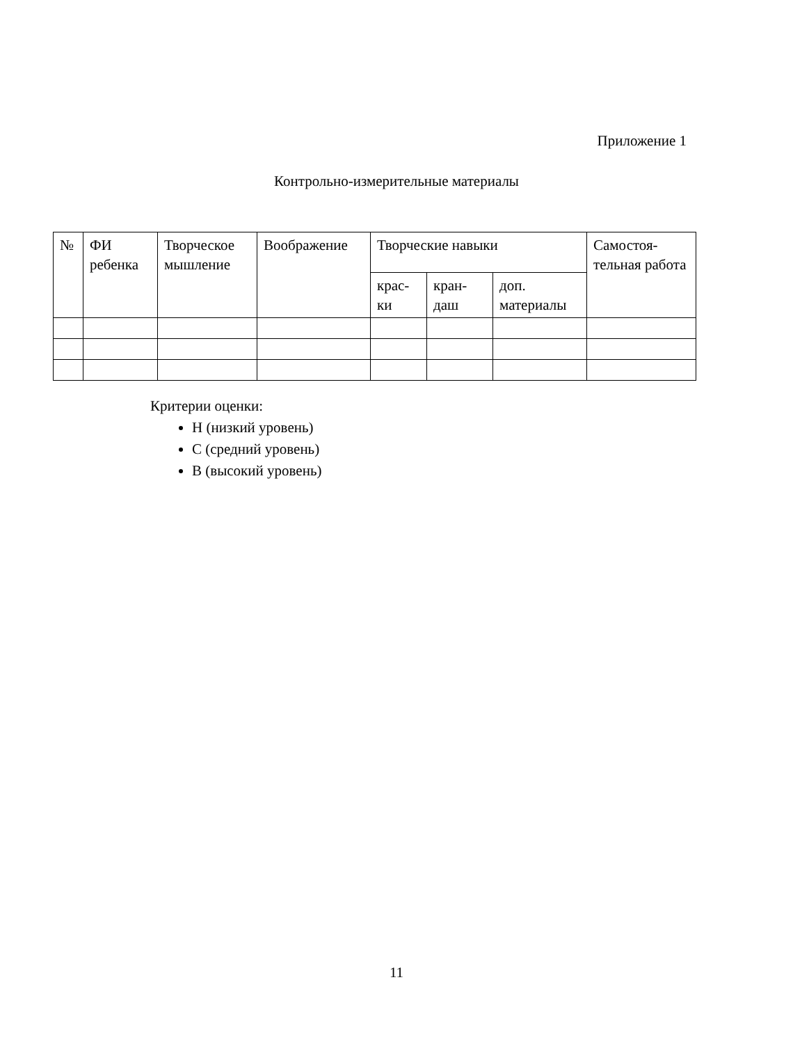Приложение 1
Контрольно-измерительные материалы
| № | ФИ ребенка | Творческое мышление | Воображение | Творческие навыки | | | Самостоя-тельная работа |
| --- | --- | --- | --- | --- | --- | --- | --- |
| | | | | крас-ки | кран-даш | доп. материалы | |
Критерии оценки:
Н (низкий уровень)
С (средний уровень)
В (высокий уровень)
11